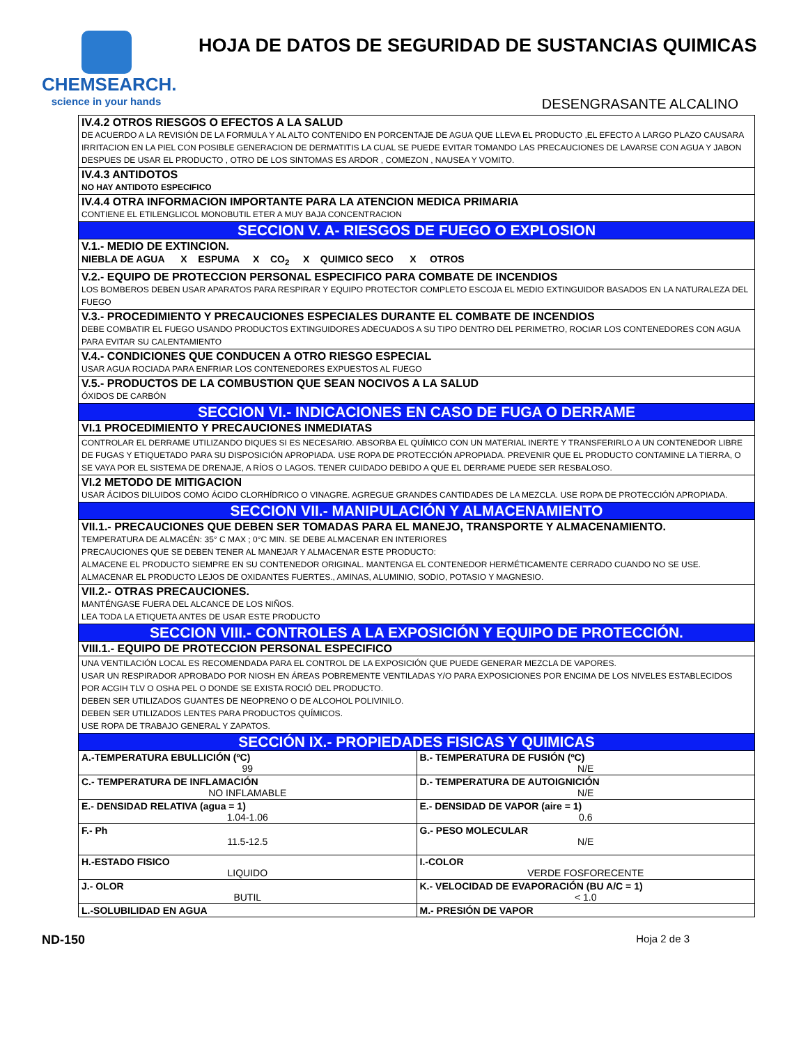CHEMSEARCH.
science in your hands
HOJA DE DATOS DE SEGURIDAD DE SUSTANCIAS QUIMICAS
DESENGRASANTE ALCALINO
IV.4.2 OTROS RIESGOS O EFECTOS A LA SALUD
DE ACUERDO A LA REVISIÓN DE LA FORMULA Y AL ALTO CONTENIDO EN PORCENTAJE DE AGUA QUE LLEVA EL PRODUCTO ,EL EFECTO A LARGO PLAZO CAUSARA IRRITACION EN LA PIEL CON POSIBLE GENERACION DE DERMATITIS LA CUAL SE PUEDE EVITAR TOMANDO LAS PRECAUCIONES DE LAVARSE CON AGUA Y JABON DESPUES DE USAR EL PRODUCTO , OTRO DE LOS SINTOMAS ES ARDOR , COMEZON , NAUSEA Y VOMITO.
IV.4.3 ANTIDOTOS
NO HAY ANTIDOTO ESPECIFICO
IV.4.4 OTRA INFORMACION IMPORTANTE PARA LA ATENCION MEDICA PRIMARIA
CONTIENE EL ETILENGLICOL MONOBUTIL ETER A MUY BAJA CONCENTRACION
SECCION V. A- RIESGOS DE FUEGO O EXPLOSION
V.1.- MEDIO DE EXTINCION.
NIEBLA DE AGUA X ESPUMA X CO<sub>2</sub> X QUIMICO SECO X OTROS
V.2.- EQUIPO DE PROTECCION PERSONAL ESPECIFICO PARA COMBATE DE INCENDIOS
LOS BOMBEROS DEBEN USAR APARATOS PARA RESPIRAR Y EQUIPO PROTECTOR COMPLETO ESCOJA EL MEDIO EXTINGUIDOR BASADOS EN LA NATURALEZA DEL FUEGO
V.3.- PROCEDIMIENTO Y PRECAUCIONES ESPECIALES DURANTE EL COMBATE DE INCENDIOS
DEBE COMBATIR EL FUEGO USANDO PRODUCTOS EXTINGUIDORES ADECUADOS A SU TIPO DENTRO DEL PERIMETRO, ROCIAR LOS CONTENEDORES CON AGUA PARA EVITAR SU CALENTAMIENTO
V.4.- CONDICIONES QUE CONDUCEN A OTRO RIESGO ESPECIAL
USAR AGUA ROCIADA PARA ENFRIAR LOS CONTENEDORES EXPUESTOS AL FUEGO
V.5.- PRODUCTOS DE LA COMBUSTION QUE SEAN NOCIVOS A LA SALUD
ÓXIDOS DE CARBÓN
SECCION VI.- INDICACIONES EN CASO DE FUGA O DERRAME
VI.1 PROCEDIMIENTO Y PRECAUCIONES INMEDIATAS
CONTROLAR EL DERRAME UTILIZANDO DIQUES SI ES NECESARIO. ABSORBA EL QUÍMICO CON UN MATERIAL INERTE Y TRANSFERIRLO A UN CONTENEDOR LIBRE DE FUGAS Y ETIQUETADO PARA SU DISPOSICIÓN APROPIADA. USE ROPA DE PROTECCIÓN APROPIADA. PREVENIR QUE EL PRODUCTO CONTAMINE LA TIERRA, O SE VAYA POR EL SISTEMA DE DRENAJE, A RÍOS O LAGOS. TENER CUIDADO DEBIDO A QUE EL DERRAME PUEDE SER RESBALOSO.
VI.2 METODO DE MITIGACION
USAR ÁCIDOS DILUIDOS COMO ÁCIDO CLORHÍDRICO O VINAGRE. AGREGUE GRANDES CANTIDADES DE LA MEZCLA. USE ROPA DE PROTECCIÓN APROPIADA.
SECCION VII.- MANIPULACIÓN Y ALMACENAMIENTO
VII.1.- PRECAUCIONES QUE DEBEN SER TOMADAS PARA EL MANEJO, TRANSPORTE Y ALMACENAMIENTO.
TEMPERATURA DE ALMACÉN: 35° C MAX ; 0°C MIN. SE DEBE ALMACENAR EN INTERIORES
PRECAUCIONES QUE SE DEBEN TENER AL MANEJAR Y ALMACENAR ESTE PRODUCTO:
ALMACENE EL PRODUCTO SIEMPRE EN SU CONTENEDOR ORIGINAL. MANTENGA EL CONTENEDOR HERMÉTICAMENTE CERRADO CUANDO NO SE USE.
ALMACENAR EL PRODUCTO LEJOS DE OXIDANTES FUERTES., AMINAS, ALUMINIO, SODIO, POTASIO Y MAGNESIO.
VII.2.- OTRAS PRECAUCIONES.
MANTÉNGASE FUERA DEL ALCANCE DE LOS NIÑOS.
LEA TODA LA ETIQUETA ANTES DE USAR ESTE PRODUCTO
SECCION VIII.- CONTROLES A LA EXPOSICIÓN Y EQUIPO DE PROTECCIÓN.
VIII.1.- EQUIPO DE PROTECCION PERSONAL ESPECIFICO
UNA VENTILACIÓN LOCAL ES RECOMENDADA PARA EL CONTROL DE LA EXPOSICIÓN QUE PUEDE GENERAR MEZCLA DE VAPORES.
USAR UN RESPIRADOR APROBADO POR NIOSH EN ÁREAS POBREMENTE VENTILADAS Y/O PARA EXPOSICIONES POR ENCIMA DE LOS NIVELES ESTABLECIDOS POR ACGIH TLV O OSHA PEL O DONDE SE EXISTA ROCIÓ DEL PRODUCTO.
DEBEN SER UTILIZADOS GUANTES DE NEOPRENO O DE ALCOHOL POLIVINILO.
DEBEN SER UTILIZADOS LENTES PARA PRODUCTOS QUÍMICOS.
USE ROPA DE TRABAJO GENERAL Y ZAPATOS.
SECCIÓN IX.- PROPIEDADES FISICAS Y QUIMICAS
| A.-TEMPERATURA EBULLICIÓN (ºC) 99 | B.- TEMPERATURA DE FUSIÓN (ºC) N/E |
| C.- TEMPERATURA DE INFLAMACIÓN NO INFLAMABLE | D.- TEMPERATURA DE AUTOIGNICIÓN N/E |
| E.- DENSIDAD RELATIVA (agua = 1) 1.04-1.06 | E.- DENSIDAD DE VAPOR (aire = 1) 0.6 |
| F.- Ph 11.5-12.5 | G.- PESO MOLECULAR N/E |
| H.-ESTADO FISICO LIQUIDO | I.-COLOR VERDE FOSFORECENTE |
| J.- OLOR BUTIL | K.- VELOCIDAD DE EVAPORACIÓN (BU A/C = 1) < 1.0 |
| L.-SOLUBILIDAD EN AGUA | M.- PRESIÓN DE VAPOR |
ND-150 Hoja 2 de 3